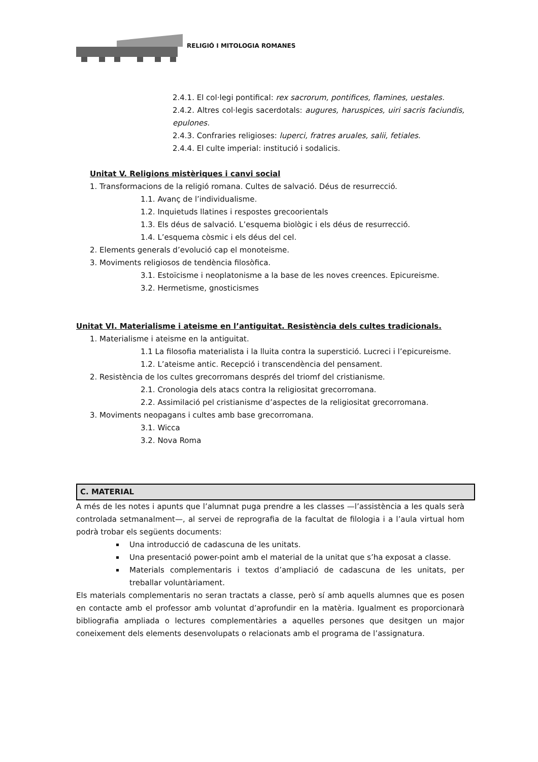RELIGIÓ I MITOLOGIA ROMANES
2.4.1. El col·legi pontifical: rex sacrorum, pontifices, flamines, uestales.
2.4.2. Altres col·legis sacerdotals: augures, haruspices, uiri sacris faciundis, epulones.
2.4.3. Confraries religioses: luperci, fratres aruales, salii, fetiales.
2.4.4. El culte imperial: institució i sodalicis.
Unitat V. Religions mistèriques i canvi social
1. Transformacions de la religió romana. Cultes de salvació. Déus de resurrecció.
1.1. Avanç de l’individualisme.
1.2. Inquietuds llatines i respostes grecoorientals
1.3. Els déus de salvació. L’esquema biològic i els déus de resurrecció.
1.4. L’esquema còsmic i els déus del cel.
2. Elements generals d’evolució cap el monoteisme.
3. Moviments religiosos de tendència filosòfica.
3.1. Estoïcisme i neoplatonisme a la base de les noves creences. Epicureisme.
3.2. Hermetisme, gnosticismes
Unitat VI. Materialisme i ateisme en l’antiguitat. Resistència dels cultes tradicionals.
1. Materialisme i ateisme en la antiguitat.
1.1 La filosofia materialista i la lluita contra la superstició. Lucreci i l’epicureisme.
1.2. L’ateisme antic. Recepció i transcendència del pensament.
2. Resistència de los cultes grecorromans després del triomf del cristianisme.
2.1. Cronologia dels atacs contra la religiositat grecorromana.
2.2. Assimilació pel cristianisme d’aspectes de la religiositat grecorromana.
3. Moviments neopagans i cultes amb base grecorromana.
3.1. Wicca
3.2. Nova Roma
C. MATERIAL
A més de les notes i apunts que l’alumnat puga prendre a les classes —l’assistència a les quals serà controlada setmanalment—, al servei de reprografia de la facultat de filologia i a l’aula virtual hom podrà trobar els següents documents:
Una introducció de cadascuna de les unitats.
Una presentació power-point amb el material de la unitat que s’ha exposat a classe.
Materials complementaris i textos d’ampliació de cadascuna de les unitats, per treballar voluntàriament.
Els materials complementaris no seran tractats a classe, però sí amb aquells alumnes que es posen en contacte amb el professor amb voluntat d’aprofundir en la matèria. Igualment es proporcionarà bibliografia ampliada o lectures complementàries a aquelles persones que desitgen un major coneixement dels elements desenvolupats o relacionats amb el programa de l’assignatura.